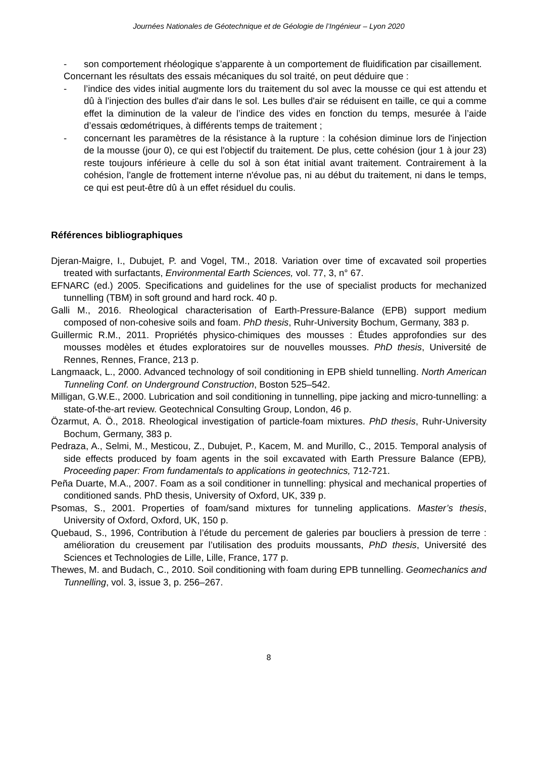Journées Nationales de Géotechnique et de Géologie de l’Ingénieur – Lyon 2020
- son comportement rhéologique s’apparente à un comportement de fluidification par cisaillement.
Concernant les résultats des essais mécaniques du sol traité, on peut déduire que :
- l’indice des vides initial augmente lors du traitement du sol avec la mousse ce qui est attendu et dû à l’injection des bulles d'air dans le sol. Les bulles d'air se réduisent en taille, ce qui a comme effet la diminution de la valeur de l’indice des vides en fonction du temps, mesurée à l’aide d’essais œdométriques, à différents temps de traitement ;
- concernant les paramètres de la résistance à la rupture : la cohésion diminue lors de l'injection de la mousse (jour 0), ce qui est l'objectif du traitement. De plus, cette cohésion (jour 1 à jour 23) reste toujours inférieure à celle du sol à son état initial avant traitement. Contrairement à la cohésion, l'angle de frottement interne n'évolue pas, ni au début du traitement, ni dans le temps, ce qui est peut-être dû à un effet résiduel du coulis.
Références bibliographiques
Djeran-Maigre, I., Dubujet, P. and Vogel, TM., 2018. Variation over time of excavated soil properties treated with surfactants, Environmental Earth Sciences, vol. 77, 3, n° 67.
EFNARC (ed.) 2005. Specifications and guidelines for the use of specialist products for mechanized tunnelling (TBM) in soft ground and hard rock. 40 p.
Galli M., 2016. Rheological characterisation of Earth-Pressure-Balance (EPB) support medium composed of non-cohesive soils and foam. PhD thesis, Ruhr-University Bochum, Germany, 383 p.
Guillermic R.M., 2011. Propriétés physico-chimiques des mousses : Études approfondies sur des mousses modèles et études exploratoires sur de nouvelles mousses. PhD thesis, Université de Rennes, Rennes, France, 213 p.
Langmaack, L., 2000. Advanced technology of soil conditioning in EPB shield tunnelling. North American Tunneling Conf. on Underground Construction, Boston 525–542.
Milligan, G.W.E., 2000. Lubrication and soil conditioning in tunnelling, pipe jacking and micro-tunnelling: a state-of-the-art review. Geotechnical Consulting Group, London, 46 p.
Özarmut, A. Ö., 2018. Rheological investigation of particle-foam mixtures. PhD thesis, Ruhr-University Bochum, Germany, 383 p.
Pedraza, A., Selmi, M., Mesticou, Z., Dubujet, P., Kacem, M. and Murillo, C., 2015. Temporal analysis of side effects produced by foam agents in the soil excavated with Earth Pressure Balance (EPB), Proceeding paper: From fundamentals to applications in geotechnics, 712-721.
Peña Duarte, M.A., 2007. Foam as a soil conditioner in tunnelling: physical and mechanical properties of conditioned sands. PhD thesis, University of Oxford, UK, 339 p.
Psomas, S., 2001. Properties of foam/sand mixtures for tunneling applications. Master’s thesis, University of Oxford, Oxford, UK, 150 p.
Quebaud, S., 1996, Contribution à l’étude du percement de galeries par boucliers à pression de terre : amélioration du creusement par l’utilisation des produits moussants, PhD thesis, Université des Sciences et Technologies de Lille, Lille, France, 177 p.
Thewes, M. and Budach, C., 2010. Soil conditioning with foam during EPB tunnelling. Geomechanics and Tunnelling, vol. 3, issue 3, p. 256–267.
8